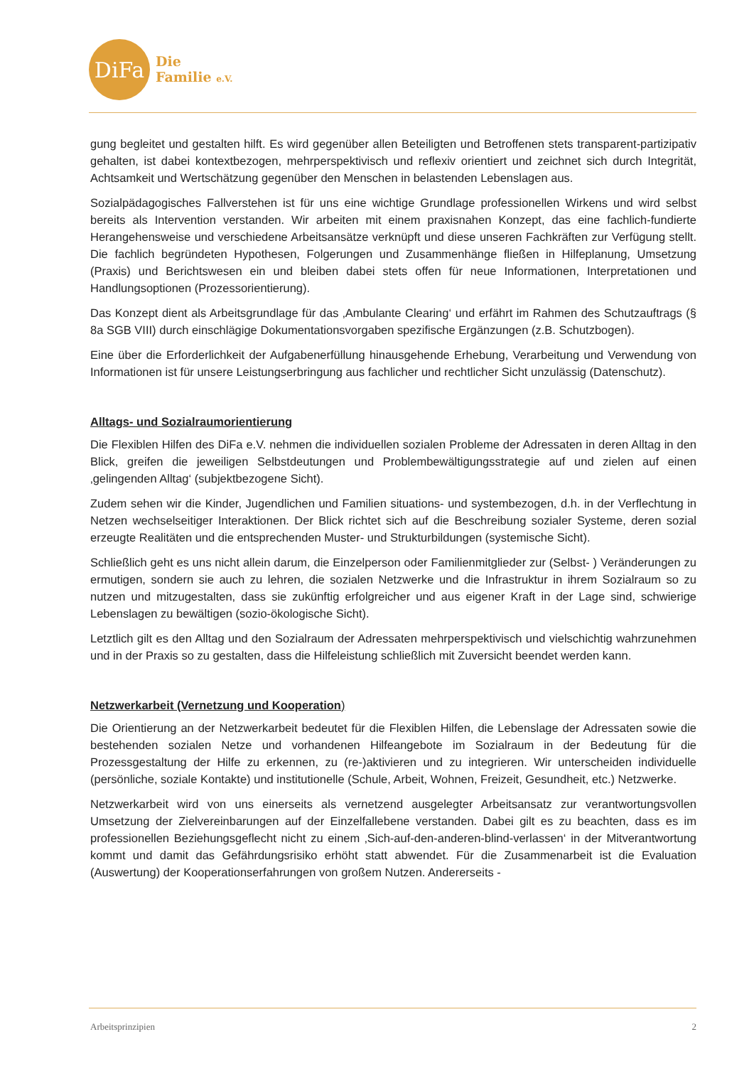DiFa
Die
Familie e.V.
gung begleitet und gestalten hilft. Es wird gegenüber allen Beteiligten und Betroffenen stets transparent-partizipativ gehalten, ist dabei kontextbezogen, mehrperspektivisch und reflexiv orientiert und zeichnet sich durch Integrität, Achtsamkeit und Wertschätzung gegenüber den Menschen in belastenden Lebenslagen aus.
Sozialpädagogisches Fallverstehen ist für uns eine wichtige Grundlage professionellen Wirkens und wird selbst bereits als Intervention verstanden. Wir arbeiten mit einem praxisnahen Konzept, das eine fachlich-fundierte Herangehensweise und verschiedene Arbeitsansätze verknüpft und diese unseren Fachkräften zur Verfügung stellt. Die fachlich begründeten Hypothesen, Folgerungen und Zusammenhänge fließen in Hilfeplanung, Umsetzung (Praxis) und Berichtswesen ein und bleiben dabei stets offen für neue Informationen, Interpretationen und Handlungsoptionen (Prozessorientierung).
Das Konzept dient als Arbeitsgrundlage für das ‚Ambulante Clearing‘ und erfährt im Rahmen des Schutzauftrags (§ 8a SGB VIII) durch einschlägige Dokumentationsvorgaben spezifische Ergänzungen (z.B. Schutzbogen).
Eine über die Erforderlichkeit der Aufgabenerfüllung hinausgehende Erhebung, Verarbeitung und Verwendung von Informationen ist für unsere Leistungserbringung aus fachlicher und rechtlicher Sicht unzulässig (Datenschutz).
Alltags- und Sozialraumorientierung
Die Flexiblen Hilfen des DiFa e.V. nehmen die individuellen sozialen Probleme der Adressaten in deren Alltag in den Blick, greifen die jeweiligen Selbstdeutungen und Problembewältigungsstrategie auf und zielen auf einen ‚gelingenden Alltag‘ (subjektbezogene Sicht).
Zudem sehen wir die Kinder, Jugendlichen und Familien situations- und systembezogen, d.h. in der Verflechtung in Netzen wechselseitiger Interaktionen. Der Blick richtet sich auf die Beschreibung sozialer Systeme, deren sozial erzeugte Realitäten und die entsprechenden Muster- und Strukturbildungen (systemische Sicht).
Schließlich geht es uns nicht allein darum, die Einzelperson oder Familienmitglieder zur (Selbst- ) Veränderungen zu ermutigen, sondern sie auch zu lehren, die sozialen Netzwerke und die Infrastruktur in ihrem Sozialraum so zu nutzen und mitzugestalten, dass sie zukünftig erfolgreicher und aus eigener Kraft in der Lage sind, schwierige Lebenslagen zu bewältigen (sozio-ökologische Sicht).
Letztlich gilt es den Alltag und den Sozialraum der Adressaten mehrperspektivisch und vielschichtig wahrzunehmen und in der Praxis so zu gestalten, dass die Hilfeleistung schließlich mit Zuversicht beendet werden kann.
Netzwerkarbeit (Vernetzung und Kooperation)
Die Orientierung an der Netzwerkarbeit bedeutet für die Flexiblen Hilfen, die Lebenslage der Adressaten sowie die bestehenden sozialen Netze und vorhandenen Hilfeangebote im Sozialraum in der Bedeutung für die Prozessgestaltung der Hilfe zu erkennen, zu (re-)aktivieren und zu integrieren. Wir unterscheiden individuelle (persönliche, soziale Kontakte) und institutionelle (Schule, Arbeit, Wohnen, Freizeit, Gesundheit, etc.) Netzwerke.
Netzwerkarbeit wird von uns einerseits als vernetzend ausgelegter Arbeitsansatz zur verantwortungsvollen Umsetzung der Zielvereinbarungen auf der Einzelfallebene verstanden. Dabei gilt es zu beachten, dass es im professionellen Beziehungsgeflecht nicht zu einem ‚Sich-auf-den-anderen-blind-verlassen‘ in der Mitverantwortung kommt und damit das Gefährdungsrisiko erhöht statt abwendet. Für die Zusammenarbeit ist die Evaluation (Auswertung) der Kooperationserfahrungen von großem Nutzen. Andererseits -
Arbeitsprinzipien 2